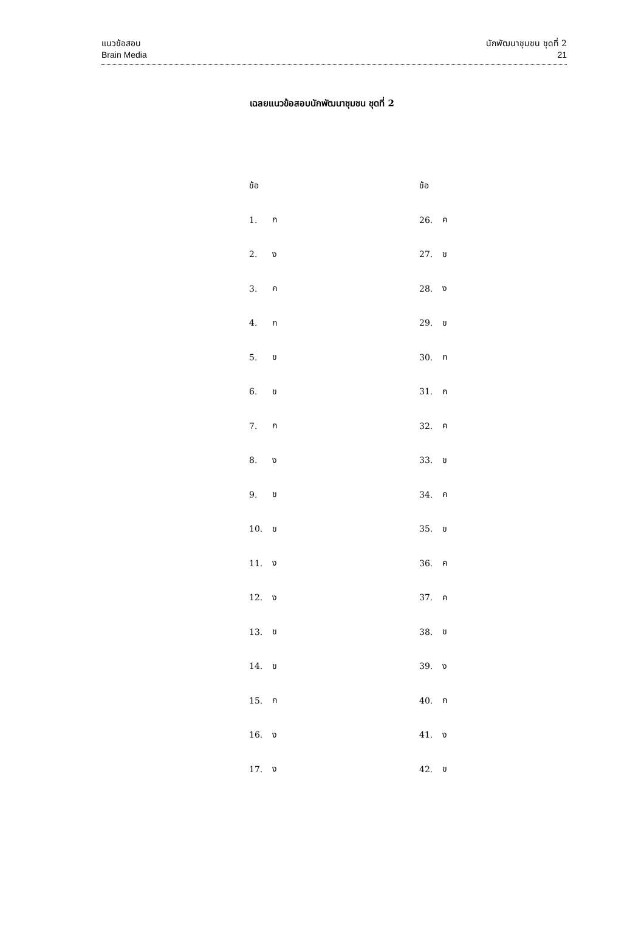แนวข้อสอบ
Brain Media
นักพัฒนาชุมชน ชุดที่ 2
21
เฉลยแนวข้อสอบนักพัฒนาชุมชน ชุดที่ 2
| ข้อ | | ข้อ | |
| --- | --- | --- | --- |
| 1. | ก | 26. | ค |
| 2. | ง | 27. | ข |
| 3. | ค | 28. | ง |
| 4. | ก | 29. | ข |
| 5. | ข | 30. | ก |
| 6. | ข | 31. | ก |
| 7. | ก | 32. | ค |
| 8. | ง | 33. | ข |
| 9. | ข | 34. | ค |
| 10. | ข | 35. | ข |
| 11. | ง | 36. | ค |
| 12. | ง | 37. | ค |
| 13. | ข | 38. | ข |
| 14. | ข | 39. | ง |
| 15. | ก | 40. | ก |
| 16. | ง | 41. | ง |
| 17. | ง | 42. | ข |